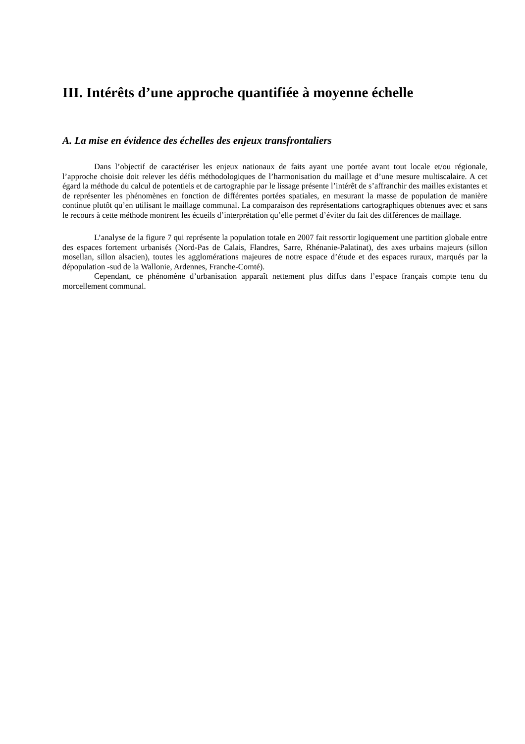III. Intérêts d’une approche quantifiée à moyenne échelle
A. La mise en évidence des échelles des enjeux transfrontaliers
Dans l’objectif de caractériser les enjeux nationaux de faits ayant une portée avant tout locale et/ou régionale, l’approche choisie doit relever les défis méthodologiques de l’harmonisation du maillage et d’une mesure multiscalaire. A cet égard la méthode du calcul de potentiels et de cartographie par le lissage présente l’intérêt de s’affranchir des mailles existantes et de représenter les phénomènes en fonction de différentes portées spatiales, en mesurant la masse de population de manière continue plutôt qu’en utilisant le maillage communal. La comparaison des représentations cartographiques obtenues avec et sans le recours à cette méthode montrent les écueils d’interprétation qu’elle permet d’éviter du fait des différences de maillage.
L’analyse de la figure 7 qui représente la population totale en 2007 fait ressortir logiquement une partition globale entre des espaces fortement urbanisés (Nord-Pas de Calais, Flandres, Sarre, Rhénanie-Palatinat), des axes urbains majeurs (sillon mosellan, sillon alsacien), toutes les agglomérations majeures de notre espace d’étude et des espaces ruraux, marqués par la dépopulation -sud de la Wallonie, Ardennes, Franche-Comté).
Cependant, ce phénomène d’urbanisation apparaît nettement plus diffus dans l’espace français compte tenu du morcellement communal.